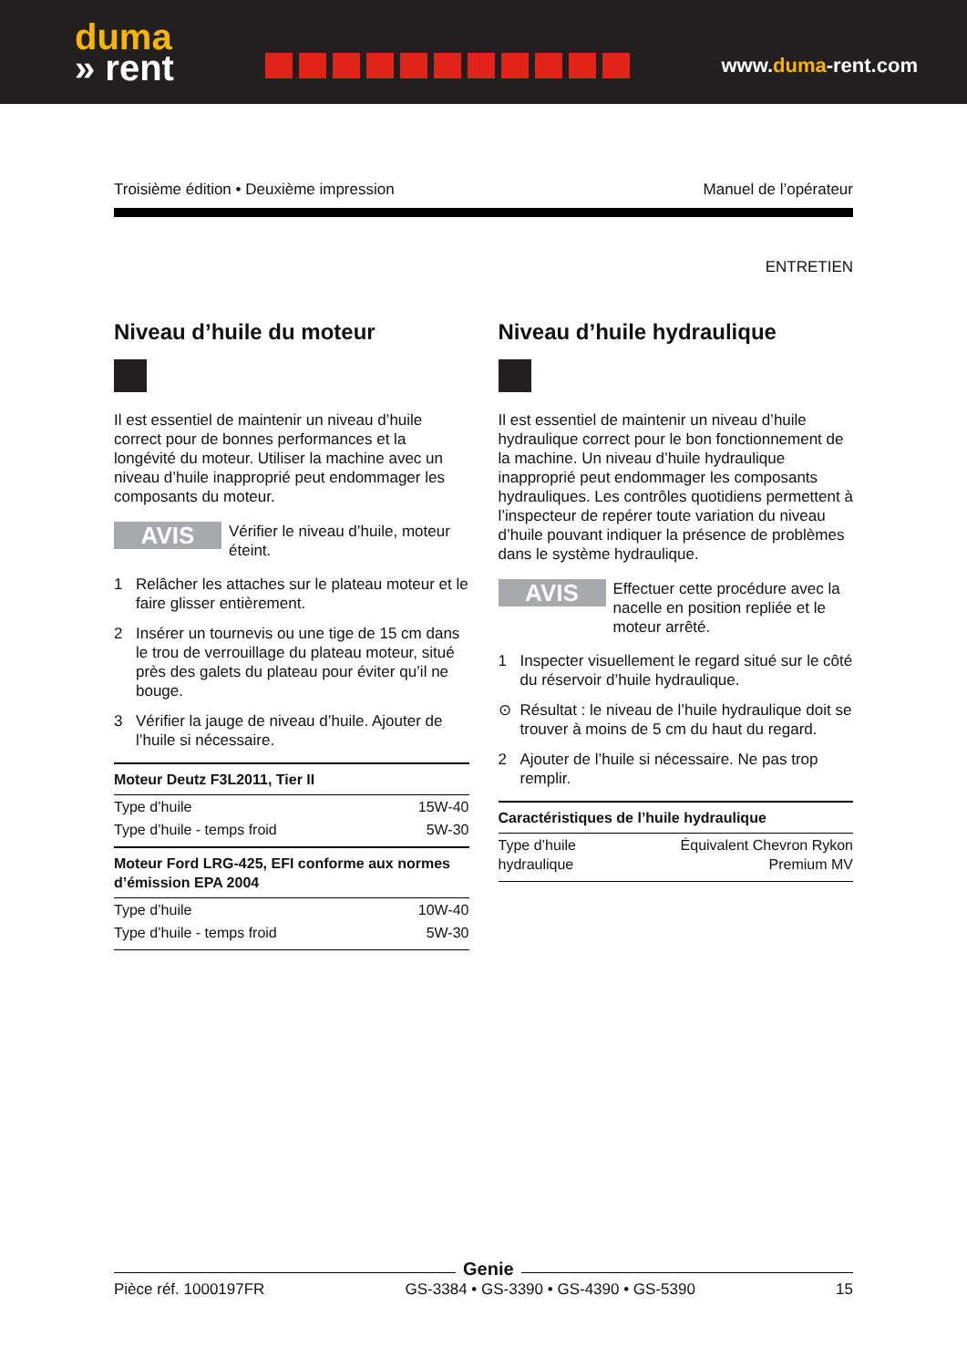duma
» rent
www.duma-rent.com
Troisième édition • Deuxième impression Manuel de l’opérateur
ENTRETIEN
Niveau d’huile du moteur
Il est essentiel de maintenir un niveau d’huile correct pour de bonnes performances et la longévité du moteur. Utiliser la machine avec un niveau d’huile inapproprié peut endommager les composants du moteur.
AVIS
Vérifier le niveau d’huile, moteur éteint.
1
Relâcher les attaches sur le plateau moteur et le faire glisser entièrement.
2
Insérer un tournevis ou une tige de 15 cm dans le trou de verrouillage du plateau moteur, situé près des galets du plateau pour éviter qu’il ne bouge.
3
Vérifier la jauge de niveau d’huile. Ajouter de l’huile si nécessaire.
| Moteur Deutz F3L2011, Tier II | |
| --- | --- |
| Type d’huile | 15W-40 |
| Type d’huile - temps froid | 5W-30 |
| Moteur Ford LRG-425, EFI conforme aux normes d’émission EPA 2004 | |
| Type d’huile | 10W-40 |
| Type d’huile - temps froid | 5W-30 |
Niveau d’huile hydraulique
Il est essentiel de maintenir un niveau d’huile hydraulique correct pour le bon fonctionnement de la machine. Un niveau d’huile hydraulique inapproprié peut endommager les composants hydrauliques. Les contrôles quotidiens permettent à l’inspecteur de repérer toute variation du niveau d’huile pouvant indiquer la présence de problèmes dans le système hydraulique.
AVIS
Effectuer cette procédure avec la nacelle en position repliée et le moteur arrêté.
1
Inspecter visuellement le regard situé sur le côté du réservoir d’huile hydraulique.
⊙
Résultat : le niveau de l’huile hydraulique doit se trouver à moins de 5 cm du haut du regard.
2
Ajouter de l’huile si nécessaire. Ne pas trop remplir.
| Caractéristiques de l’huile hydraulique | |
| --- | --- |
| Type d’huile hydraulique | Équivalent Chevron Rykon Premium MV |
Pièce réf. 1000197FR GS-3384 • GS-3390 • GS-4390 • GS-5390 15
Genie